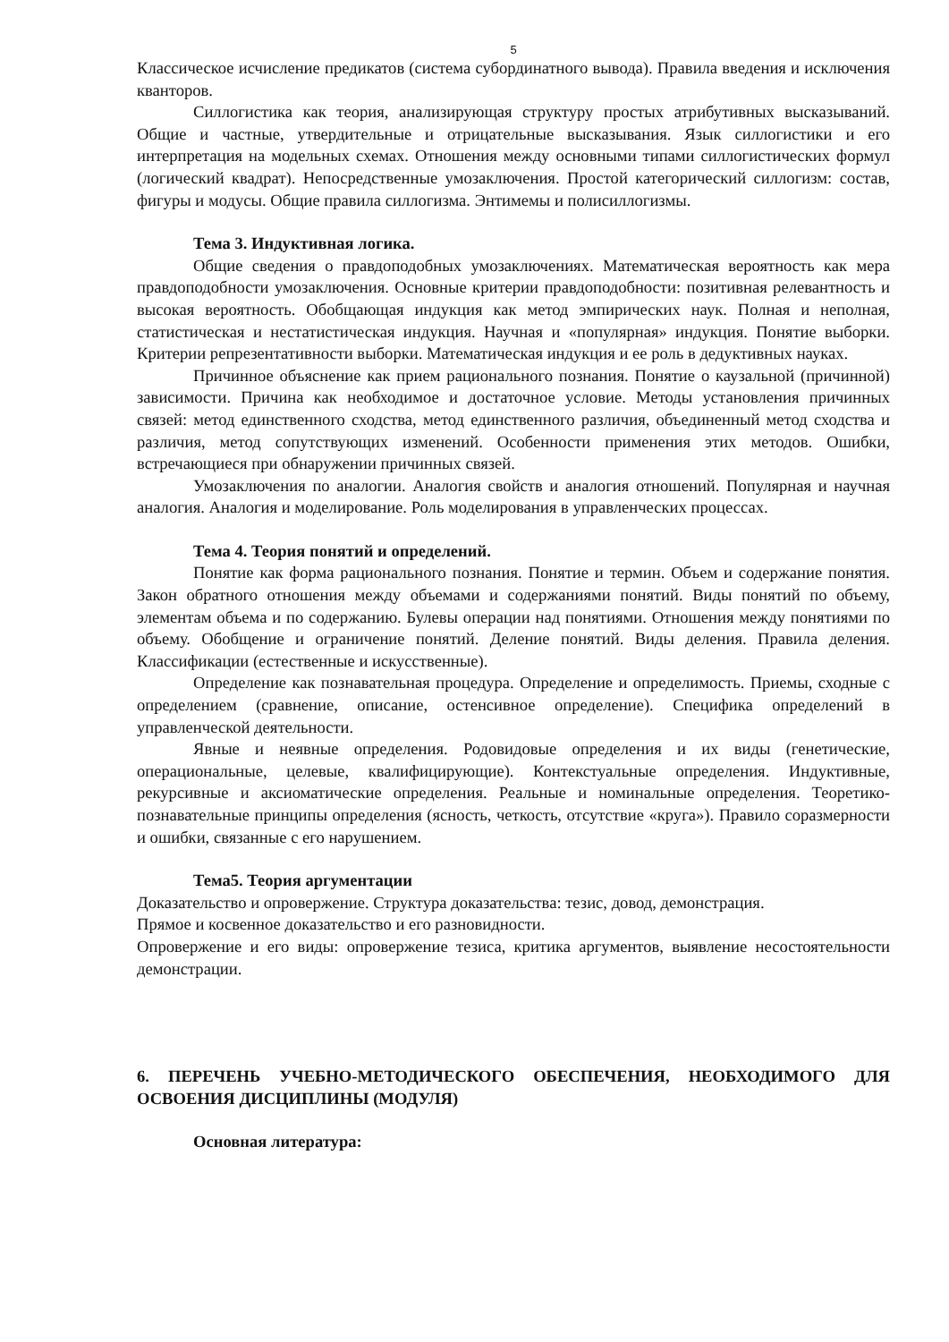5
Классическое исчисление предикатов (система субординатного вывода). Правила введения и исключения кванторов.
Силлогистика как теория, анализирующая структуру простых атрибутивных высказываний. Общие и частные, утвердительные и отрицательные высказывания. Язык силлогистики и его интерпретация на модельных схемах. Отношения между основными типами силлогистических формул (логический квадрат). Непосредственные умозаключения. Простой категорический силлогизм: состав, фигуры и модусы. Общие правила силлогизма. Энтимемы и полисиллогизмы.
Тема 3. Индуктивная логика.
Общие сведения о правдоподобных умозаключениях. Математическая вероятность как мера правдоподобности умозаключения. Основные критерии правдоподобности: позитивная релевантность и высокая вероятность. Обобщающая индукция как метод эмпирических наук. Полная и неполная, статистическая и нестатистическая индукция. Научная и «популярная» индукция. Понятие выборки. Критерии репрезентативности выборки. Математическая индукция и ее роль в дедуктивных науках.
Причинное объяснение как прием рационального познания. Понятие о каузальной (причинной) зависимости. Причина как необходимое и достаточное условие. Методы установления причинных связей: метод единственного сходства, метод единственного различия, объединенный метод сходства и различия, метод сопутствующих изменений. Особенности применения этих методов. Ошибки, встречающиеся при обнаружении причинных связей.
Умозаключения по аналогии. Аналогия свойств и аналогия отношений. Популярная и научная аналогия. Аналогия и моделирование. Роль моделирования в управленческих процессах.
Тема 4. Теория понятий и определений.
Понятие как форма рационального познания. Понятие и термин. Объем и содержание понятия. Закон обратного отношения между объемами и содержаниями понятий. Виды понятий по объему, элементам объема и по содержанию. Булевы операции над понятиями. Отношения между понятиями по объему. Обобщение и ограничение понятий. Деление понятий. Виды деления. Правила деления. Классификации (естественные и искусственные).
Определение как познавательная процедура. Определение и определимость. Приемы, сходные с определением (сравнение, описание, остенсивное определение). Специфика определений в управленческой деятельности.
Явные и неявные определения. Родовидовые определения и их виды (генетические, операциональные, целевые, квалифицирующие). Контекстуальные определения. Индуктивные, рекурсивные и аксиоматические определения. Реальные и номинальные определения. Теоретико-познавательные принципы определения (ясность, четкость, отсутствие «круга»). Правило соразмерности и ошибки, связанные с его нарушением.
Тема5. Теория аргументации
Доказательство и опровержение. Структура доказательства: тезис, довод, демонстрация.
Прямое и косвенное доказательство и его разновидности.
Опровержение и его виды: опровержение тезиса, критика аргументов, выявление несостоятельности демонстрации.
6. ПЕРЕЧЕНЬ УЧЕБНО-МЕТОДИЧЕСКОГО ОБЕСПЕЧЕНИЯ, НЕОБХОДИМОГО ДЛЯ ОСВОЕНИЯ ДИСЦИПЛИНЫ (МОДУЛЯ)
Основная литература: